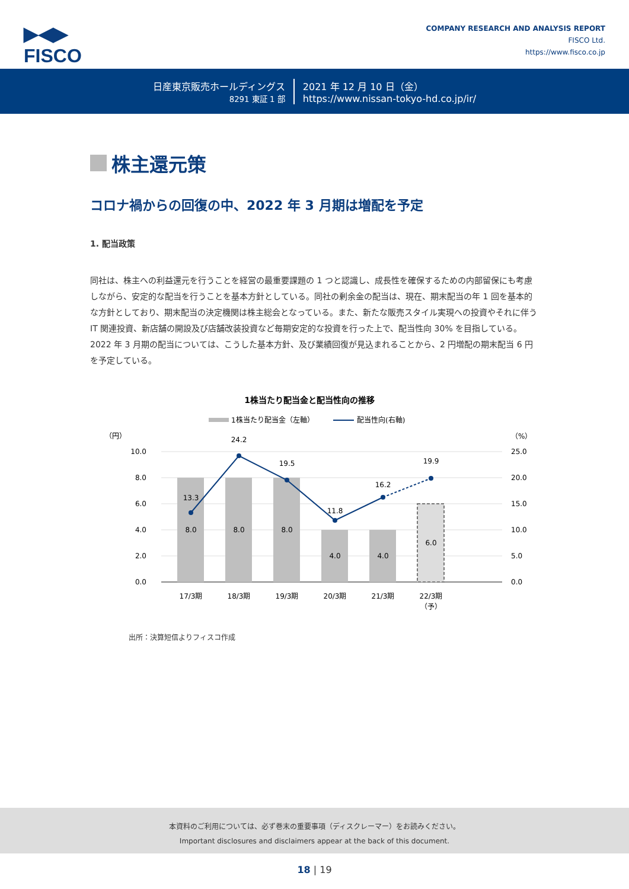▶◀▶
FISCO
COMPANY RESEARCH AND ANALYSIS REPORT
FISCO Ltd.
https://www.fisco.co.jp
日産東京販売ホールディングス
8291 東証 1 部
2021 年 12 月 10 日（金）
https://www.nissan-tokyo-hd.co.jp/ir/
株主還元策
コロナ禍からの回復の中、2022 年 3 月期は増配を予定
1. 配当政策
同社は、株主への利益還元を行うことを経営の最重要課題の 1 つと認識し、成長性を確保するための内部留保にも考慮しながら、安定的な配当を行うことを基本方針としている。同社の剰余金の配当は、現在、期末配当の年 1 回を基本的な方針としており、期末配当の決定機関は株主総会となっている。また、新たな販売スタイル実現への投資やそれに伴う IT 関連投資、新店舗の開設及び店舗改装投資など毎期安定的な投資を行った上で、配当性向 30% を目指している。2022 年 3 月期の配当については、こうした基本方針、及び業績回復が見込まれることから、2 円増配の期末配当 6 円を予定している。
1株当たり配当金と配当性向の推移
1株当たり配当金（左軸）
配当性向(右軸)
（円）
（%）
10.0
8.0
6.0
4.0
2.0
0.0
25.0
20.0
15.0
10.0
5.0
0.0
8.0
8.0
8.0
4.0
4.0
6.0
13.3
24.2
19.5
11.8
16.2
19.9
17/3期
18/3期
19/3期
20/3期
21/3期
22/3期
（予）
出所：決算短信よりフィスコ作成
本資料のご利用については、必ず巻末の重要事項（ディスクレーマー）をお読みください。
Important disclosures and disclaimers appear at the back of this document.
18 | 19